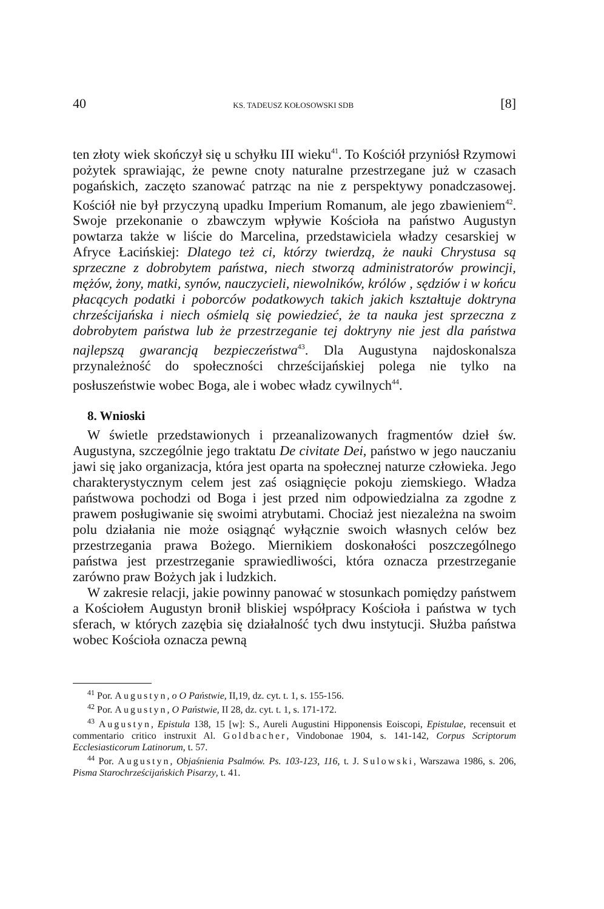40 KS. TADEUSZ KOŁOSOWSKI SDB [8]
ten złoty wiek skończył się u schyłku III wieku<sup>41</sup>. To Kościół przyniósł Rzymowi pożytek sprawiając, że pewne cnoty naturalne przestrzegane już w czasach pogańskich, zaczęto szanować patrząc na nie z perspektywy ponadczasowej. Kościół nie był przyczyną upadku Imperium Romanum, ale jego zbawieniem<sup>42</sup>. Swoje przekonanie o zbawczym wpływie Kościoła na państwo Augustyn powtarza także w liście do Marcelina, przedstawiciela władzy cesarskiej w Afryce Łacińskiej: Dlatego też ci, którzy twierdzą, że nauki Chrystusa są sprzeczne z dobrobytem państwa, niech stworzą administratorów prowincji, mężów, żony, matki, synów, nauczycieli, niewolników, królów , sędziów i w końcu płacących podatki i poborców podatkowych takich jakich kształtuje doktryna chrześcijańska i niech ośmielą się powiedzieć, że ta nauka jest sprzeczna z dobrobytem państwa lub że przestrzeganie tej doktryny nie jest dla państwa najlepszą gwarancją bezpieczeństwa<sup>43</sup>. Dla Augustyna najdoskonalsza przynależność do społeczności chrześcijańskiej polega nie tylko na posłuszeństwie wobec Boga, ale i wobec władz cywilnych<sup>44</sup>.
8. Wnioski
W świetle przedstawionych i przeanalizowanych fragmentów dzieł św. Augustyna, szczególnie jego traktatu De civitate Dei, państwo w jego nauczaniu jawi się jako organizacja, która jest oparta na społecznej naturze człowieka. Jego charakterystycznym celem jest zaś osiągnięcie pokoju ziemskiego. Władza państwowa pochodzi od Boga i jest przed nim odpowiedzialna za zgodne z prawem posługiwanie się swoimi atrybutami. Chociaż jest niezależna na swoim polu działania nie może osiągnąć wyłącznie swoich własnych celów bez przestrzegania prawa Bożego. Miernikiem doskonałości poszczególnego państwa jest przestrzeganie sprawiedliwości, która oznacza przestrzeganie zarówno praw Bożych jak i ludzkich.
W zakresie relacji, jakie powinny panować w stosunkach pomiędzy państwem a Kościołem Augustyn bronił bliskiej współpracy Kościoła i państwa w tych sferach, w których zazębia się działalność tych dwu instytucji. Służba państwa wobec Kościoła oznacza pewną
<sup>41</sup> Por. Augustyn, o O Państwie, II,19, dz. cyt. t. 1, s. 155-156.
<sup>42</sup> Por. Augustyn, O Państwie, II 28, dz. cyt. t. 1, s. 171-172.
<sup>43</sup> Augustyn, Epistula 138, 15 [w]: S., Aureli Augustini Hipponensis Eoiscopi, Epistulae, recensuit et commentario critico instruxit Al. Goldbacher, Vindobonae 1904, s. 141-142, Corpus Scriptorum Ecclesiasticorum Latinorum, t. 57.
<sup>44</sup> Por. Augustyn, Objaśnienia Psalmów. Ps. 103-123, 116, t. J. Sulowski, Warszawa 1986, s. 206, Pisma Starochrześcijańskich Pisarzy, t. 41.